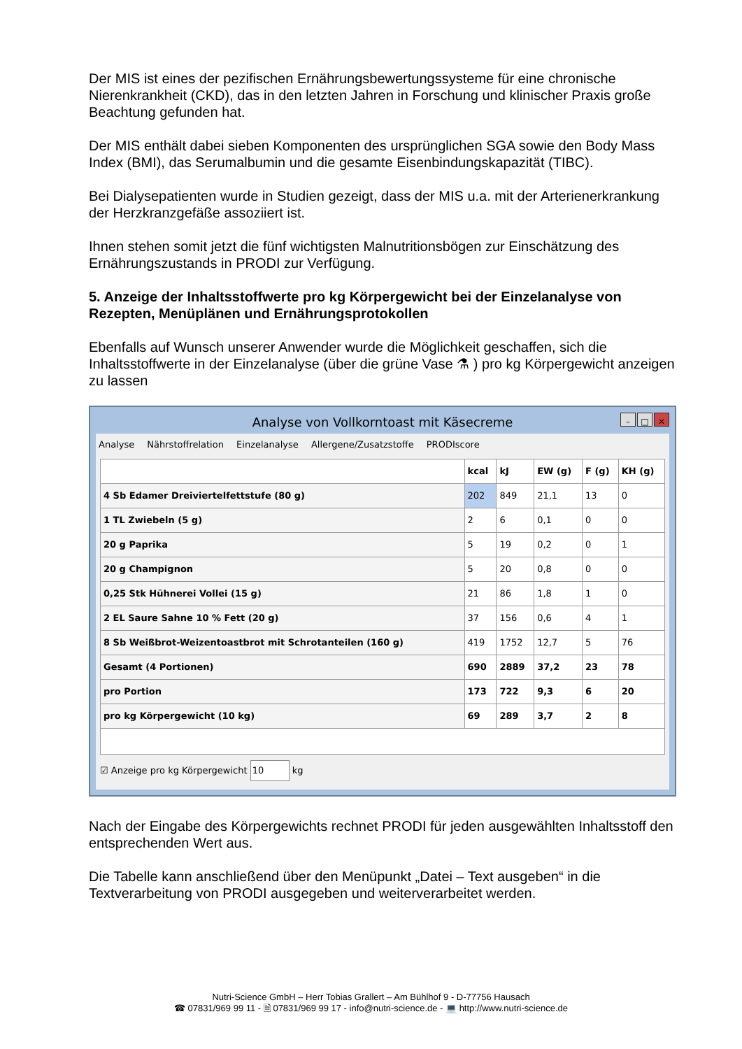Der MIS ist eines der pezifischen Ernährungsbewertungssysteme für eine chronische Nierenkrankheit (CKD), das in den letzten Jahren in Forschung und klinischer Praxis große Beachtung gefunden hat.
Der MIS enthält dabei sieben Komponenten des ursprünglichen SGA sowie den Body Mass Index (BMI), das Serumalbumin und die gesamte Eisenbindungskapazität (TIBC).
Bei Dialysepatienten wurde in Studien gezeigt, dass der MIS u.a. mit der Arterienerkrankung der Herzkranzgefäße assoziiert ist.
Ihnen stehen somit jetzt die fünf wichtigsten Malnutritionsbögen zur Einschätzung des Ernährungszustands in PRODI zur Verfügung.
5. Anzeige der Inhaltsstoffwerte pro kg Körpergewicht bei der Einzelanalyse von Rezepten, Menüplänen und Ernährungsprotokollen
Ebenfalls auf Wunsch unserer Anwender wurde die Möglichkeit geschaffen, sich die Inhaltsstoffwerte in der Einzelanalyse (über die grüne Vase ⚗ ) pro kg Körpergewicht anzeigen zu lassen
Analyse von Vollkorntoast mit Käsecreme – □ ✕
Analyse Nährstoffrelation Einzelanalyse Allergene/Zusatzstoffe PRODIscore
| | kcal | kJ | EW (g) | F (g) | KH (g) |
| --- | --- | --- | --- | --- | --- |
| 4 Sb Edamer Dreiviertelfettstufe (80 g) | 202 | 849 | 21,1 | 13 | 0 |
| 1 TL Zwiebeln (5 g) | 2 | 6 | 0,1 | 0 | 0 |
| 20 g Paprika | 5 | 19 | 0,2 | 0 | 1 |
| 20 g Champignon | 5 | 20 | 0,8 | 0 | 0 |
| 0,25 Stk Hühnerei Vollei (15 g) | 21 | 86 | 1,8 | 1 | 0 |
| 2 EL Saure Sahne 10 % Fett (20 g) | 37 | 156 | 0,6 | 4 | 1 |
| 8 Sb Weißbrot-Weizentoastbrot mit Schrotanteilen (160 g) | 419 | 1752 | 12,7 | 5 | 76 |
| Gesamt (4 Portionen) | 690 | 2889 | 37,2 | 23 | 78 |
| pro Portion | 173 | 722 | 9,3 | 6 | 20 |
| pro kg Körpergewicht (10 kg) | 69 | 289 | 3,7 | 2 | 8 |
☑ Anzeige pro kg Körpergewicht 10 kg
Nach der Eingabe des Körpergewichts rechnet PRODI für jeden ausgewählten Inhaltsstoff den entsprechenden Wert aus.
Die Tabelle kann anschließend über den Menüpunkt „Datei – Text ausgeben“ in die Textverarbeitung von PRODI ausgegeben und weiterverarbeitet werden.
Nutri-Science GmbH – Herr Tobias Grallert – Am Bühlhof 9 - D-77756 Hausach
☎ 07831/969 99 11 - 🗎 07831/969 99 17 - info@nutri-science.de - 💻 http://www.nutri-science.de